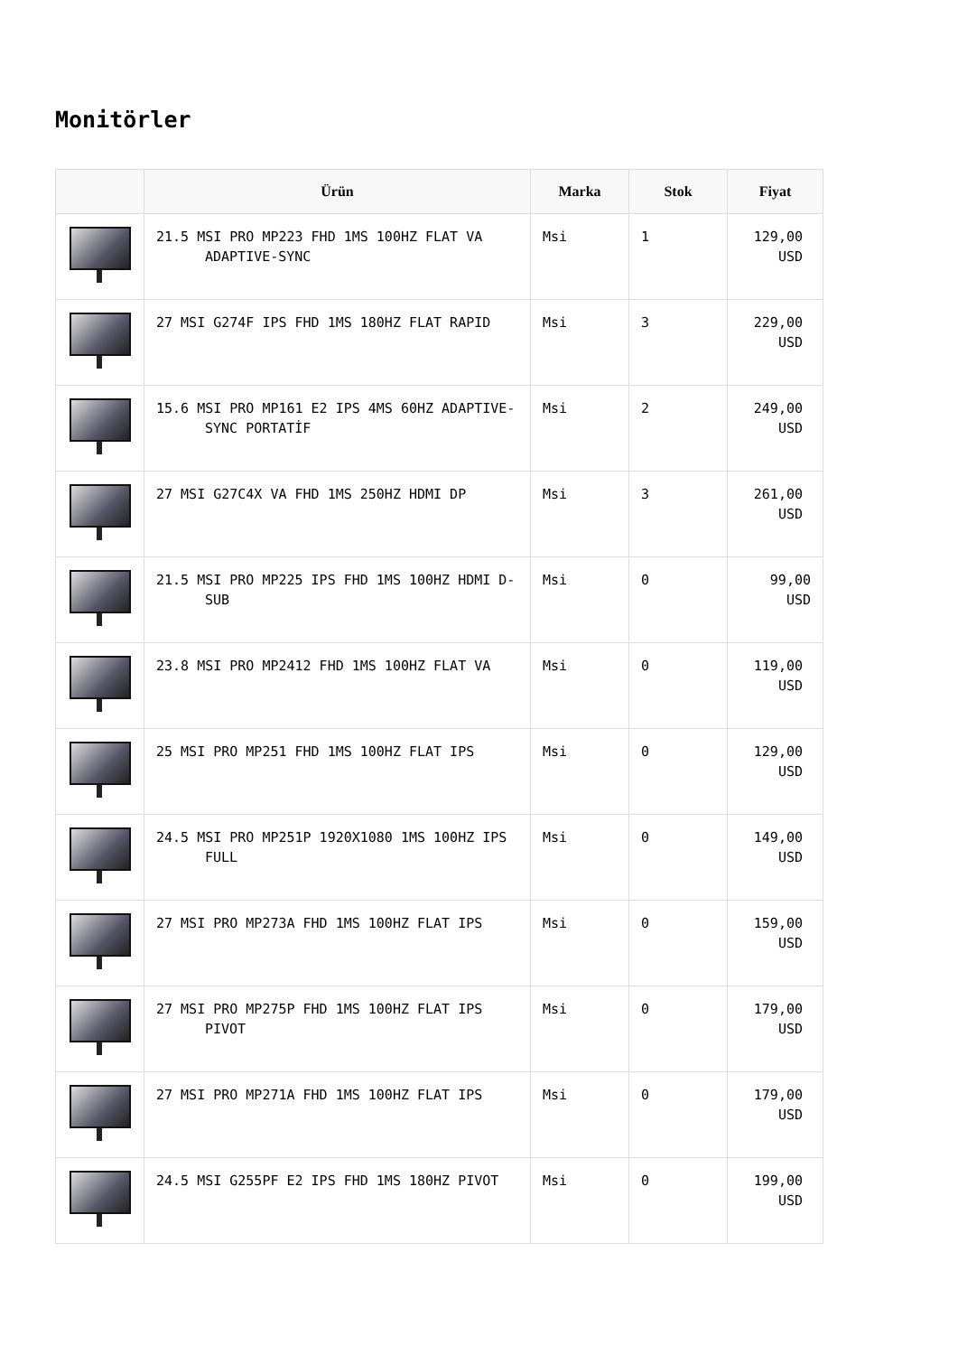Monitörler
| | Ürün | Marka | Stok | Fiyat |
| --- | --- | --- | --- | --- |
| | 21.5 MSI PRO MP223 FHD 1MS 100HZ FLAT VA ADAPTIVE-SYNC | Msi | 1 | 129,00 USD |
| | 27 MSI G274F IPS FHD 1MS 180HZ FLAT RAPID | Msi | 3 | 229,00 USD |
| | 15.6 MSI PRO MP161 E2 IPS 4MS 60HZ ADAPTIVE- SYNC PORTATİF | Msi | 2 | 249,00 USD |
| | 27 MSI G27C4X VA FHD 1MS 250HZ HDMI DP | Msi | 3 | 261,00 USD |
| | 21.5 MSI PRO MP225 IPS FHD 1MS 100HZ HDMI D- SUB | Msi | 0 | 99,00 USD |
| | 23.8 MSI PRO MP2412 FHD 1MS 100HZ FLAT VA | Msi | 0 | 119,00 USD |
| | 25 MSI PRO MP251 FHD 1MS 100HZ FLAT IPS | Msi | 0 | 129,00 USD |
| | 24.5 MSI PRO MP251P 1920X1080 1MS 100HZ IPS FULL | Msi | 0 | 149,00 USD |
| | 27 MSI PRO MP273A FHD 1MS 100HZ FLAT IPS | Msi | 0 | 159,00 USD |
| | 27 MSI PRO MP275P FHD 1MS 100HZ FLAT IPS PIVOT | Msi | 0 | 179,00 USD |
| | 27 MSI PRO MP271A FHD 1MS 100HZ FLAT IPS | Msi | 0 | 179,00 USD |
| | 24.5 MSI G255PF E2 IPS FHD 1MS 180HZ PIVOT | Msi | 0 | 199,00 USD |